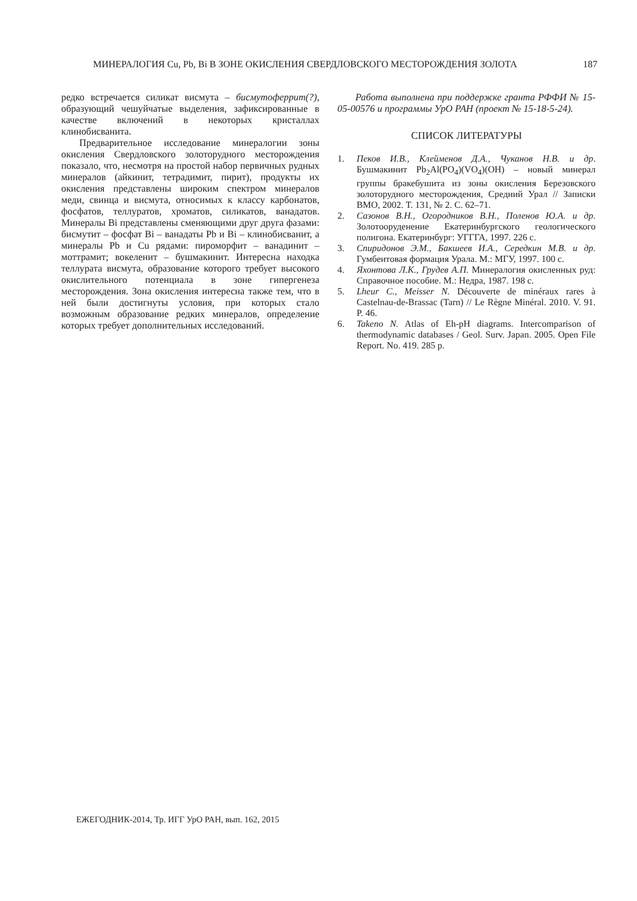МИНЕРАЛОГИЯ Cu, Pb, Bi В ЗОНЕ ОКИСЛЕНИЯ СВЕРДЛОВСКОГО МЕСТОРОЖДЕНИЯ ЗОЛОТА 187
редко встречается силикат висмута – бисмутоферрит(?), образующий чешуйчатые выделения, зафиксированные в качестве включений в некоторых кристаллах клинобисванита.
Предварительное исследование минералогии зоны окисления Свердловского золоторудного месторождения показало, что, несмотря на простой набор первичных рудных минералов (айкинит, тетрадимит, пирит), продукты их окисления представлены широким спектром минералов меди, свинца и висмута, относимых к классу карбонатов, фосфатов, теллуратов, хроматов, силикатов, ванадатов. Минералы Bi представлены сменяющими друг друга фазами: бисмутит – фосфат Bi – ванадаты Pb и Bi – клинобисванит, а минералы Pb и Cu рядами: пироморфит – ванадинит – моттрамит; вокеленит – бушмакинит. Интересна находка теллурата висмута, образование которого требует высокого окислительного потенциала в зоне гипергенеза месторождения. Зона окисления интересна также тем, что в ней были достигнуты условия, при которых стало возможным образование редких минералов, определение которых требует дополнительных исследований.
Работа выполнена при поддержке гранта РФФИ № 15-05-00576 и программы УрО РАН (проект № 15-18-5-24).
СПИСОК ЛИТЕРАТУРЫ
1. Пеков И.В., Клейменов Д.А., Чуканов Н.В. и др. Бушмакинит Pb<sub>2</sub>Al(PO<sub>4</sub>)(VO<sub>4</sub>)(OH) – новый минерал группы бракебушита из зоны окисления Березовского золоторудного месторождения, Средний Урал // Записки ВМО, 2002. Т. 131, № 2. С. 62–71.
2. Сазонов В.Н., Огородников В.Н., Поленов Ю.А. и др. Золотооруденение Екатеринбургского геологического полигона. Екатеринбург: УГГГА, 1997. 226 с.
3. Спиридонов Э.М., Бакшеев И.А., Середкин М.В. и др. Гумбеитовая формация Урала. М.: МГУ, 1997. 100 с.
4. Яхонтова Л.К., Грудев А.П. Минералогия окисленных руд: Справочное пособие. М.: Недра, 1987. 198 с.
5. Lheur C., Meisser N. Découverte de minéraux rares à Castelnau-de-Brassac (Tarn) // Le Règne Minéral. 2010. V. 91. P. 46.
6. Takeno N. Atlas of Eh-pH diagrams. Intercomparison of thermodynamic databases / Geol. Surv. Japan. 2005. Open File Report. No. 419. 285 p.
ЕЖЕГОДНИК-2014, Тр. ИГГ УрО РАН, вып. 162, 2015